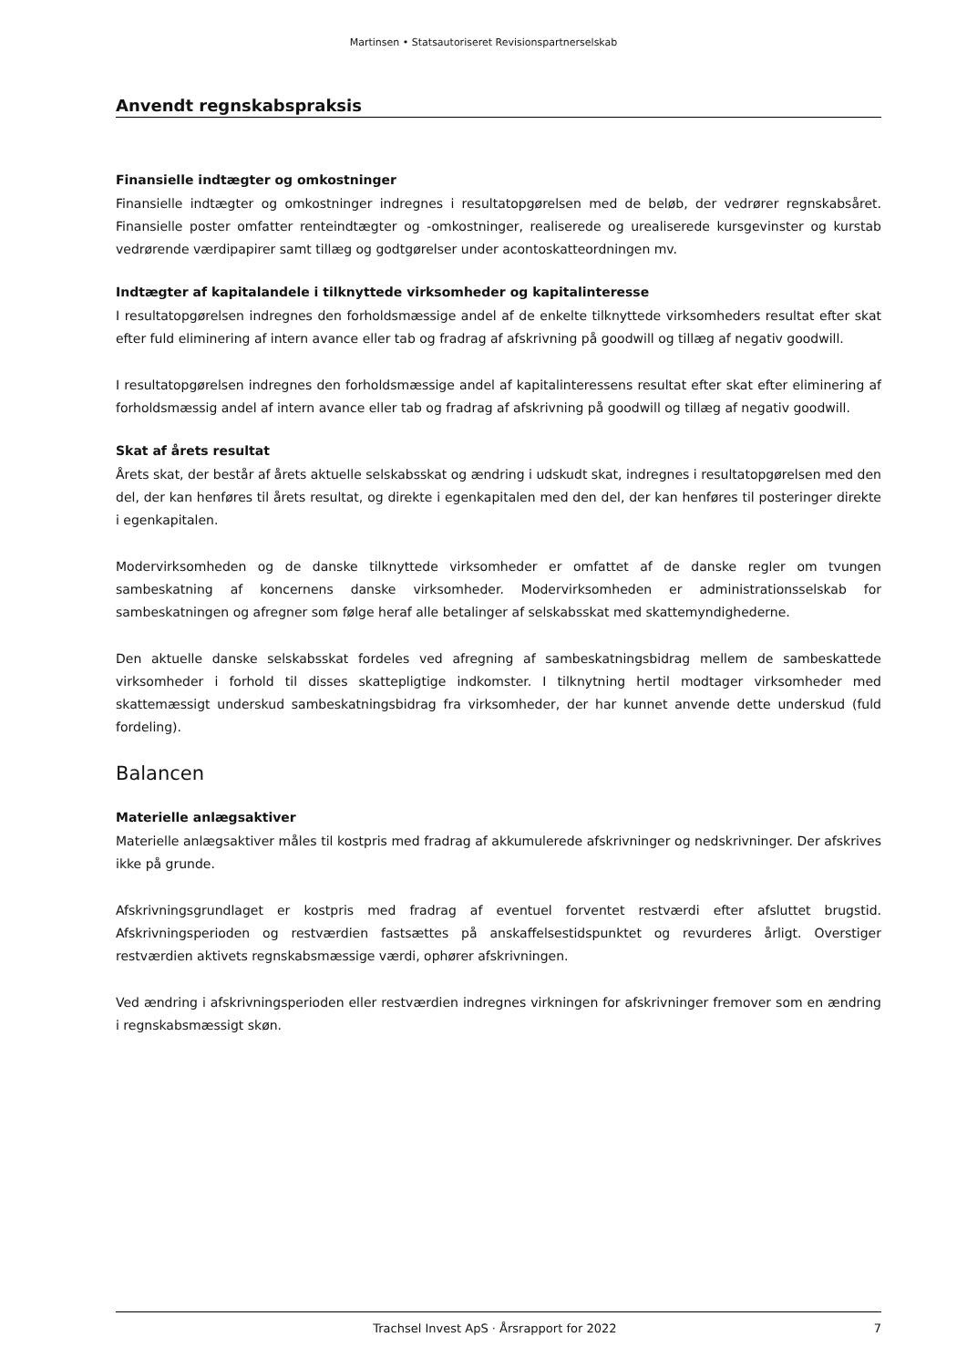Martinsen • Statsautoriseret Revisionspartnerselskab
Anvendt regnskabspraksis
Finansielle indtægter og omkostninger
Finansielle indtægter og omkostninger indregnes i resultatopgørelsen med de beløb, der vedrører regnskabsåret. Finansielle poster omfatter renteindtægter og -omkostninger, realiserede og urealiserede kursgevinster og kurstab vedrørende værdipapirer samt tillæg og godtgørelser under acontoskatteordningen mv.
Indtægter af kapitalandele i tilknyttede virksomheder og kapitalinteresse
I resultatopgørelsen indregnes den forholdsmæssige andel af de enkelte tilknyttede virksomheders resultat efter skat efter fuld eliminering af intern avance eller tab og fradrag af afskrivning på goodwill og tillæg af negativ goodwill.
I resultatopgørelsen indregnes den forholdsmæssige andel af kapitalinteressens resultat efter skat efter eliminering af forholdsmæssig andel af intern avance eller tab og fradrag af afskrivning på goodwill og tillæg af negativ goodwill.
Skat af årets resultat
Årets skat, der består af årets aktuelle selskabsskat og ændring i udskudt skat, indregnes i resultatopgørelsen med den del, der kan henføres til årets resultat, og direkte i egenkapitalen med den del, der kan henføres til posteringer direkte i egenkapitalen.
Modervirksomheden og de danske tilknyttede virksomheder er omfattet af de danske regler om tvungen sambeskatning af koncernens danske virksomheder. Modervirksomheden er administrationsselskab for sambeskatningen og afregner som følge heraf alle betalinger af selskabsskat med skattemyndighederne.
Den aktuelle danske selskabsskat fordeles ved afregning af sambeskatningsbidrag mellem de sambeskattede virksomheder i forhold til disses skattepligtige indkomster. I tilknytning hertil modtager virksomheder med skattemæssigt underskud sambeskatningsbidrag fra virksomheder, der har kunnet anvende dette underskud (fuld fordeling).
Balancen
Materielle anlægsaktiver
Materielle anlægsaktiver måles til kostpris med fradrag af akkumulerede afskrivninger og nedskrivninger. Der afskrives ikke på grunde.
Afskrivningsgrundlaget er kostpris med fradrag af eventuel forventet restværdi efter afsluttet brugstid. Afskrivningsperioden og restværdien fastsættes på anskaffelsestidspunktet og revurderes årligt. Overstiger restværdien aktivets regnskabsmæssige værdi, ophører afskrivningen.
Ved ændring i afskrivningsperioden eller restværdien indregnes virkningen for afskrivninger fremover som en ændring i regnskabsmæssigt skøn.
Trachsel Invest ApS · Årsrapport for 2022 7